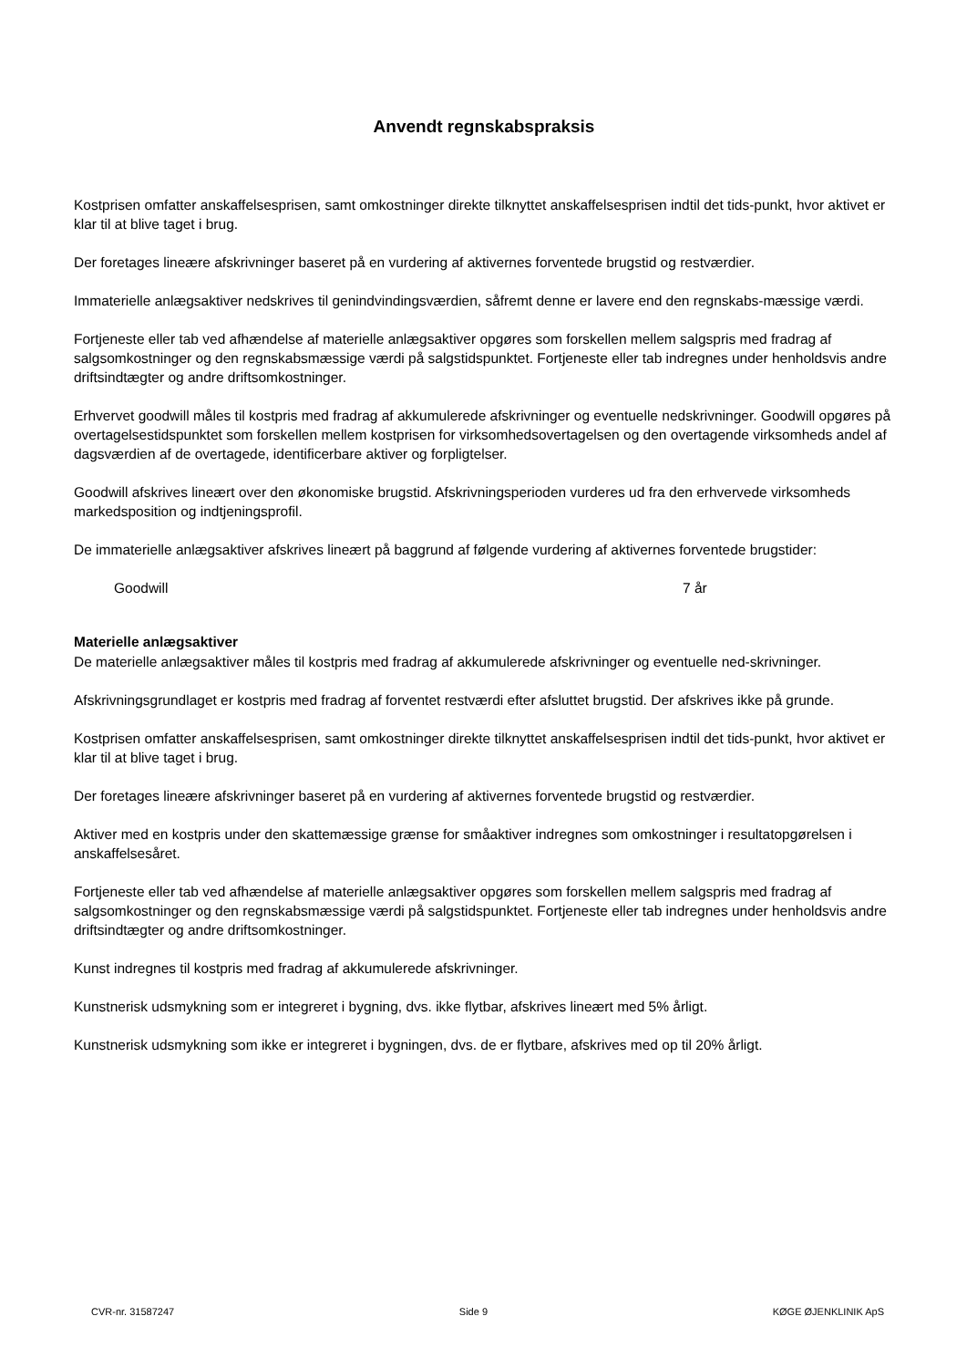Anvendt regnskabspraksis
Kostprisen omfatter anskaffelsesprisen, samt omkostninger direkte tilknyttet anskaffelsesprisen indtil det tids-punkt, hvor aktivet er klar til at blive taget i brug.
Der foretages lineære afskrivninger baseret på en vurdering af aktivernes forventede brugstid og restværdier.
Immaterielle anlægsaktiver nedskrives til genindvindingsværdien, såfremt denne er lavere end den regnskabs-mæssige værdi.
Fortjeneste eller tab ved afhændelse af materielle anlægsaktiver opgøres som forskellen mellem salgspris med fradrag af salgsomkostninger og den regnskabsmæssige værdi på salgstidspunktet. Fortjeneste eller tab indregnes under henholdsvis andre driftsindtægter og andre driftsomkostninger.
Erhvervet goodwill måles til kostpris med fradrag af akkumulerede afskrivninger og eventuelle nedskrivninger. Goodwill opgøres på overtagelsestidspunktet som forskellen mellem kostprisen for virksomhedsovertagelsen og den overtagende virksomheds andel af dagsværdien af de overtagede, identificerbare aktiver og forpligtelser.
Goodwill afskrives lineært over den økonomiske brugstid. Afskrivningsperioden vurderes ud fra den erhvervede virksomheds markedsposition og indtjeningsprofil.
De immaterielle anlægsaktiver afskrives lineært på baggrund af følgende vurdering af aktivernes forventede brugstider:
| Goodwill | 7 år |
Materielle anlægsaktiver
De materielle anlægsaktiver måles til kostpris med fradrag af akkumulerede afskrivninger og eventuelle ned-skrivninger.
Afskrivningsgrundlaget er kostpris med fradrag af forventet restværdi efter afsluttet brugstid. Der afskrives ikke på grunde.
Kostprisen omfatter anskaffelsesprisen, samt omkostninger direkte tilknyttet anskaffelsesprisen indtil det tids-punkt, hvor aktivet er klar til at blive taget i brug.
Der foretages lineære afskrivninger baseret på en vurdering af aktivernes forventede brugstid og restværdier.
Aktiver med en kostpris under den skattemæssige grænse for småaktiver indregnes som omkostninger i resultatopgørelsen i anskaffelsesåret.
Fortjeneste eller tab ved afhændelse af materielle anlægsaktiver opgøres som forskellen mellem salgspris med fradrag af salgsomkostninger og den regnskabsmæssige værdi på salgstidspunktet. Fortjeneste eller tab indregnes under henholdsvis andre driftsindtægter og andre driftsomkostninger.
Kunst indregnes til kostpris med fradrag af akkumulerede afskrivninger.
Kunstnerisk udsmykning som er integreret i bygning, dvs. ikke flytbar, afskrives lineært med 5% årligt.
Kunstnerisk udsmykning som ikke er integreret i bygningen, dvs. de er flytbare, afskrives med op til 20% årligt.
CVR-nr. 31587247 Side 9 KØGE ØJENKLINIK ApS